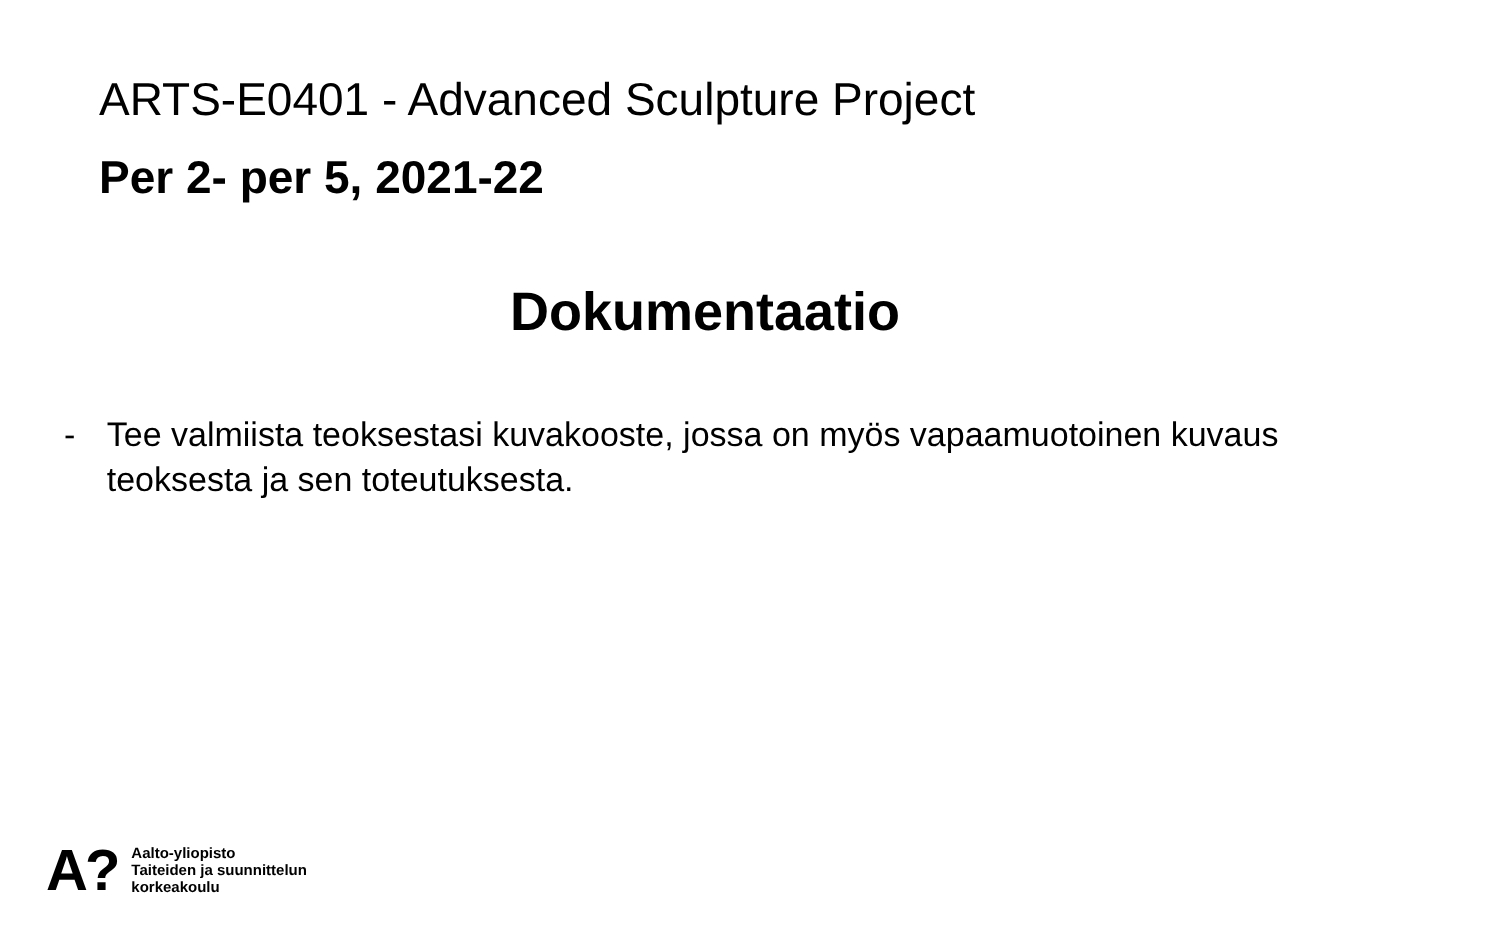ARTS-E0401 - Advanced Sculpture Project
Per 2- per 5, 2021-22
Dokumentaatio
- Tee valmiista teoksestasi kuvakooste, jossa on myös vapaamuotoinen kuvaus teoksesta ja sen toteutuksesta.
A?
Aalto-yliopisto
Taiteiden ja suunnittelun
korkeakoulu